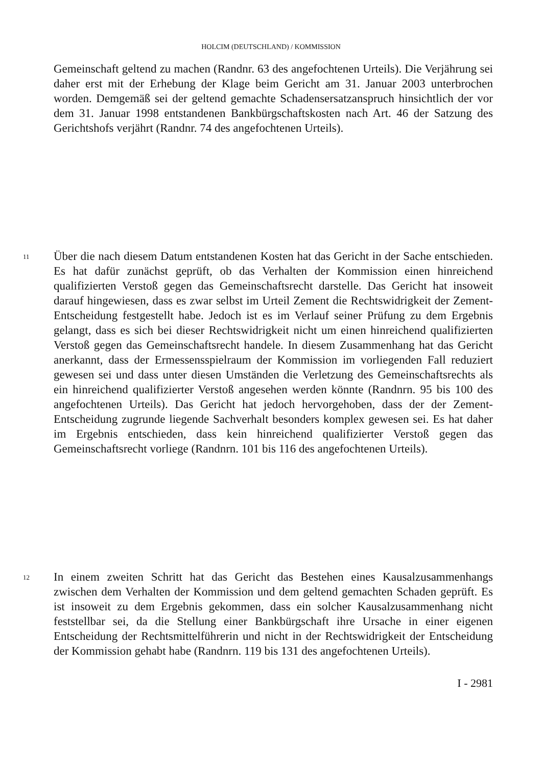HOLCIM (DEUTSCHLAND) / KOMMISSION
Gemeinschaft geltend zu machen (Randnr. 63 des angefochtenen Urteils). Die Verjährung sei daher erst mit der Erhebung der Klage beim Gericht am 31. Januar 2003 unterbrochen worden. Demgemäß sei der geltend gemachte Schadensersatz­anspruch hinsichtlich der vor dem 31. Januar 1998 entstandenen Bankbürgschafts­kosten nach Art. 46 der Satzung des Gerichtshofs verjährt (Randnr. 74 des angefochtenen Urteils).
11
Über die nach diesem Datum entstandenen Kosten hat das Gericht in der Sache entschieden. Es hat dafür zunächst geprüft, ob das Verhalten der Kommission einen hinreichend qualifizierten Verstoß gegen das Gemeinschaftsrecht darstelle. Das Gericht hat insoweit darauf hingewiesen, dass es zwar selbst im Urteil Zement die Rechtswidrigkeit der Zement-Entscheidung festgestellt habe. Jedoch ist es im Verlauf seiner Prüfung zu dem Ergebnis gelangt, dass es sich bei dieser Rechtswidrigkeit nicht um einen hinreichend qualifizierten Verstoß gegen das Gemeinschaftsrecht handele. In diesem Zusammenhang hat das Gericht anerkannt, dass der Ermessensspielraum der Kommission im vorliegenden Fall reduziert gewesen sei und dass unter diesen Umständen die Verletzung des Gemeinschafts­rechts als ein hinreichend qualifizierter Verstoß angesehen werden könnte (Randnrn. 95 bis 100 des angefochtenen Urteils). Das Gericht hat jedoch hervorgehoben, dass der der Zement-Entscheidung zugrunde liegende Sachverhalt besonders komplex gewesen sei. Es hat daher im Ergebnis entschieden, dass kein hinreichend qualifizierter Verstoß gegen das Gemeinschaftsrecht vorliege (Randnrn. 101 bis 116 des angefochtenen Urteils).
12
In einem zweiten Schritt hat das Gericht das Bestehen eines Kausalzusammenhangs zwischen dem Verhalten der Kommission und dem geltend gemachten Schaden geprüft. Es ist insoweit zu dem Ergebnis gekommen, dass ein solcher Kausal­zusammenhang nicht feststellbar sei, da die Stellung einer Bankbürgschaft ihre Ursache in einer eigenen Entscheidung der Rechtsmittelführerin und nicht in der Rechtswidrigkeit der Entscheidung der Kommission gehabt habe (Randnrn. 119 bis 131 des angefochtenen Urteils).
I - 2981